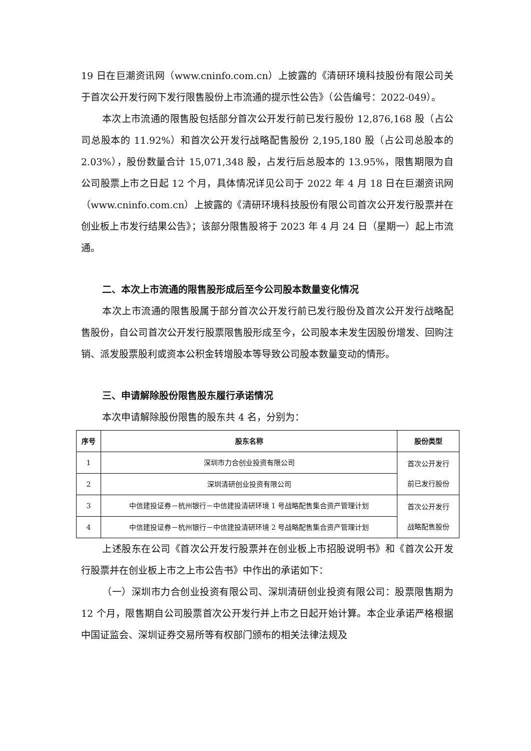19 日在巨潮资讯网（www.cninfo.com.cn）上披露的《清研环境科技股份有限公司关于首次公开发行网下发行限售股份上市流通的提示性公告》（公告编号：2022-049）。
本次上市流通的限售股包括部分首次公开发行前已发行股份 12,876,168 股（占公司总股本的 11.92%）和首次公开发行战略配售股份 2,195,180 股（占公司总股本的 2.03%），股份数量合计 15,071,348 股，占发行后总股本的 13.95%，限售期限为自公司股票上市之日起 12 个月，具体情况详见公司于 2022 年 4 月 18 日在巨潮资讯网（www.cninfo.com.cn）上披露的《清研环境科技股份有限公司首次公开发行股票并在创业板上市发行结果公告》；该部分限售股将于 2023 年 4 月 24 日（星期一）起上市流通。
二、本次上市流通的限售股形成后至今公司股本数量变化情况
本次上市流通的限售股属于部分首次公开发行前已发行股份及首次公开发行战略配售股份，自公司首次公开发行股票限售股形成至今，公司股本未发生因股份增发、回购注销、派发股票股利或资本公积金转增股本等导致公司股本数量变动的情形。
三、申请解除股份限售股东履行承诺情况
本次申请解除股份限售的股东共 4 名，分别为：
| 序号 | 股东名称 | 股份类型 |
| --- | --- | --- |
| 1 | 深圳市力合创业投资有限公司 | 首次公开发行 前已发行股份 |
| 2 | 深圳清研创业投资有限公司 | |
| 3 | 中信建投证券－杭州银行－中信建投清研环境 1 号战略配售集合资产管理计划 | 首次公开发行 战略配售股份 |
| 4 | 中信建投证券－杭州银行－中信建投清研环境 2 号战略配售集合资产管理计划 | |
上述股东在公司《首次公开发行股票并在创业板上市招股说明书》和《首次公开发行股票并在创业板上市之上市公告书》中作出的承诺如下：
（一）深圳市力合创业投资有限公司、深圳清研创业投资有限公司：股票限售期为 12 个月，限售期自公司股票首次公开发行并上市之日起开始计算。本企业承诺严格根据中国证监会、深圳证券交易所等有权部门颁布的相关法律法规及